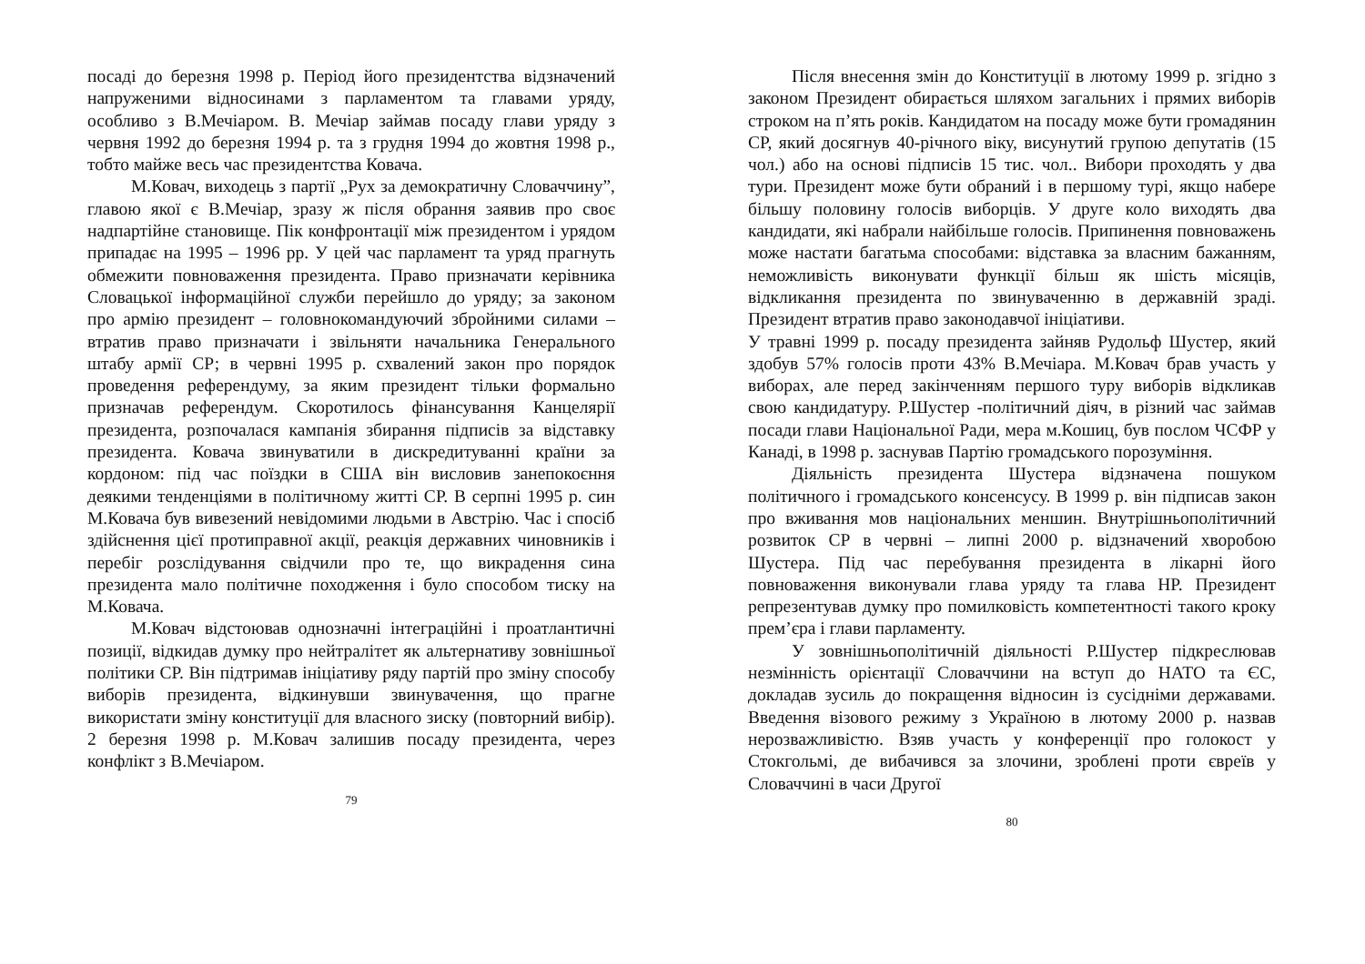посаді до березня 1998 р. Період його президентства відзначений напруженими відносинами з парламентом та главами уряду, особливо з В.Мечіаром. В. Мечіар займав посаду глави уряду з червня 1992 до березня 1994 р. та з грудня 1994 до жовтня 1998 р., тобто майже весь час президентства Ковача.
М.Ковач, виходець з партії „Рух за демократичну Словаччину”, главою якої є В.Мечіар, зразу ж після обрання заявив про своє надпартійне становище. Пік конфронтації між президентом і урядом припадає на 1995 – 1996 рр. У цей час парламент та уряд прагнуть обмежити повноваження президента. Право призначати керівника Словацької інформаційної служби перейшло до уряду; за законом про армію президент – головнокомандуючий збройними силами – втратив право призначати і звільняти начальника Генерального штабу армії СР; в червні 1995 р. схвалений закон про порядок проведення референдуму, за яким президент тільки формально призначав референдум. Скоротилось фінансування Канцелярії президента, розпочалася кампанія збирання підписів за відставку президента. Ковача звинуватили в дискредитуванні країни за кордоном: під час поїздки в США він висловив занепокоєння деякими тенденціями в політичному житті СР. В серпні 1995 р. син М.Ковача був вивезений невідомими людьми в Австрію. Час і спосіб здійснення цієї протиправної акції, реакція державних чиновників і перебіг розслідування свідчили про те, що викрадення сина президента мало політичне походження і було способом тиску на М.Ковача.
М.Ковач відстоював однозначні інтеграційні і проатлантичні позиції, відкидав думку про нейтралітет як альтернативу зовнішньої політики СР. Він підтримав ініціативу ряду партій про зміну способу виборів президента, відкинувши звинувачення, що прагне використати зміну конституції для власного зиску (повторний вибір). 2 березня 1998 р. М.Ковач залишив посаду президента, через конфлікт з В.Мечіаром.
79
Після внесення змін до Конституції в лютому 1999 р. згідно з законом Президент обирається шляхом загальних і прямих виборів строком на п’ять років. Кандидатом на посаду може бути громадянин СР, який досягнув 40-річного віку, висунутий групою депутатів (15 чол.) або на основі підписів 15 тис. чол.. Вибори проходять у два тури. Президент може бути обраний і в першому турі, якщо набере більшу половину голосів виборців. У друге коло виходять два кандидати, які набрали найбільше голосів. Припинення повноважень може настати багатьма способами: відставка за власним бажанням, неможливість виконувати функції більш як шість місяців, відкликання президента по звинуваченню в державній зраді. Президент втратив право законодавчої ініціативи.
У травні 1999 р. посаду президента зайняв Рудольф Шустер, який здобув 57% голосів проти 43% В.Мечіара. М.Ковач брав участь у виборах, але перед закінченням першого туру виборів відкликав свою кандидатуру. Р.Шустер -політичний діяч, в різний час займав посади глави Національної Ради, мера м.Кошиц, був послом ЧСФР у Канаді, в 1998 р. заснував Партію громадського порозуміння.
Діяльність президента Шустера відзначена пошуком політичного і громадського консенсусу. В 1999 р. він підписав закон про вживання мов національних меншин. Внутрішньополітичний розвиток СР в червні – липні 2000 р. відзначений хворобою Шустера. Під час перебування президента в лікарні його повноваження виконували глава уряду та глава НР. Президент репрезентував думку про помилковість компетентності такого кроку прем’єра і глави парламенту.
У зовнішньополітичній діяльності Р.Шустер підкреслював незмінність орієнтації Словаччини на вступ до НАТО та ЄС, докладав зусиль до покращення відносин із сусідніми державами. Введення візового режиму з Україною в лютому 2000 р. назвав нерозважливістю. Взяв участь у конференції про голокост у Стокгольмі, де вибачився за злочини, зроблені проти євреїв у Словаччині в часи Другої
80